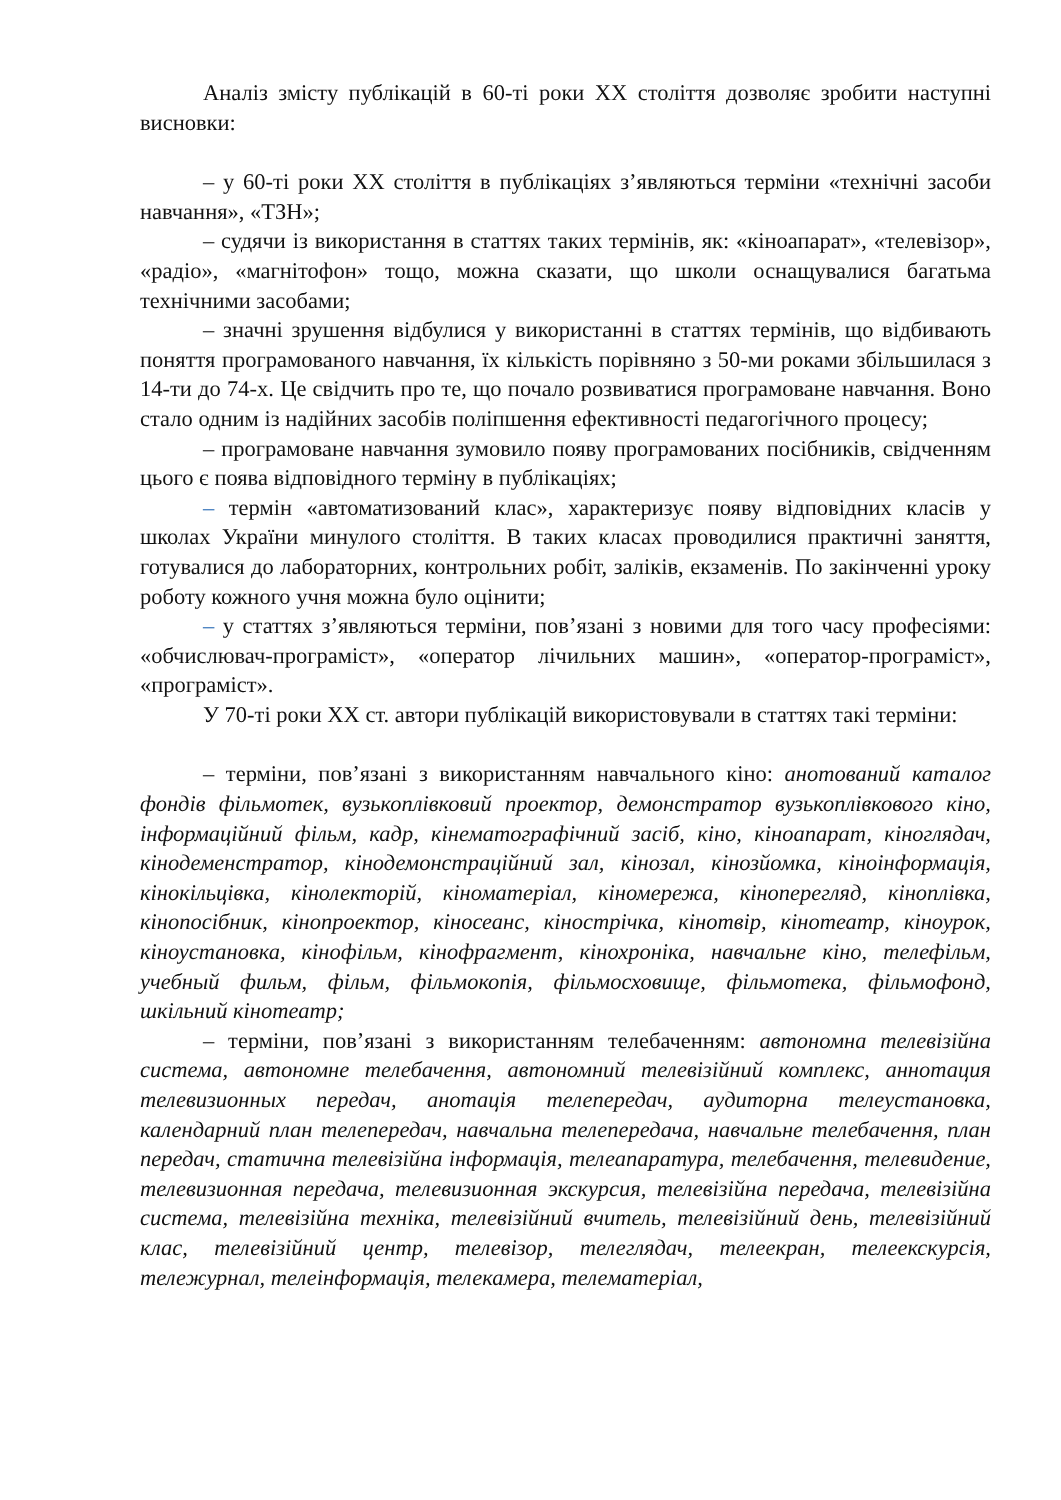Аналіз змісту публікацій в 60-ті роки XX століття дозволяє зробити наступні висновки:
– у 60-ті роки XX століття в публікаціях з’являються терміни «технічні засоби навчання», «ТЗН»;
– судячи із використання в статтях таких термінів, як: «кіноапарат», «телевізор», «радіо», «магнітофон» тощо, можна сказати, що школи оснащувалися багатьма технічними засобами;
– значні зрушення відбулися у використанні в статтях термінів, що відбивають поняття програмованого навчання, їх кількість порівняно з 50-ми роками збільшилася з 14-ти до 74-х. Це свідчить про те, що почало розвиватися програмоване навчання. Воно стало одним із надійних засобів поліпшення ефективності педагогічного процесу;
– програмоване навчання зумовило появу програмованих посібників, свідченням цього є поява відповідного терміну в публікаціях;
– термін «автоматизований клас», характеризує появу відповідних класів у школах України минулого століття. В таких класах проводилися практичні заняття, готувалися до лабораторних, контрольних робіт, заліків, екзаменів. По закінченні уроку роботу кожного учня можна було оцінити;
– у статтях з’являються терміни, пов’язані з новими для того часу професіями: «обчислювач-програміст», «оператор лічильних машин», «оператор-програміст», «програміст».
У 70-ті роки XX ст. автори публікацій використовували в статтях такі терміни:
– терміни, пов’язані з використанням навчального кіно: анотований каталог фондів фільмотек, вузькоплівковий проектор, демонстратор вузькоплівкового кіно, інформаційний фільм, кадр, кінематографічний засіб, кіно, кіноапарат, кіноглядач, кінодеменстратор, кінодемонстраційний зал, кінозал, кінозйомка, кіноінформація, кінокільцівка, кінолекторій, кіноматеріал, кіномережа, кіноперегляд, кіноплівка, кінопосібник, кінопроектор, кіносеанс, кінострічка, кінотвір, кінотеатр, кіноурок, кіноустановка, кінофільм, кінофрагмент, кінохроніка, навчальне кіно, телефільм, учебный фильм, фільм, фільмокопія, фільмосховище, фільмотека, фільмофонд, шкільний кінотеатр;
– терміни, пов’язані з використанням телебаченням: автономна телевізійна система, автономне телебачення, автономний телевізійний комплекс, аннотация телевизионных передач, анотація телепередач, аудиторна телеустановка, календарний план телепередач, навчальна телепередача, навчальне телебачення, план передач, статична телевізійна інформація, телеапаратура, телебачення, телевидение, телевизионная передача, телевизионная экскурсия, телевізійна передача, телевізійна система, телевізійна техніка, телевізійний вчитель, телевізійний день, телевізійний клас, телевізійний центр, телевізор, телеглядач, телеекран, телеекскурсія, тележурнал, телеінформація, телекамера, телематеріал,